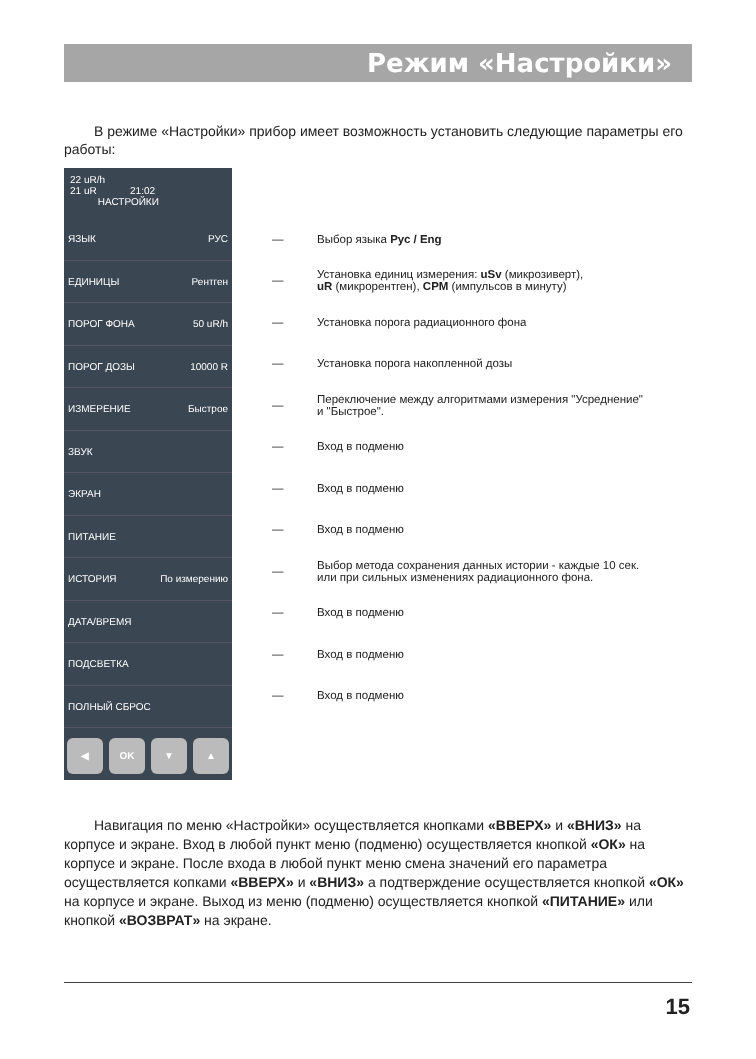Режим «Настройки»
В режиме «Настройки» прибор имеет возможность установить следующие параметры его работы:
22 uR/h
21 uR 21:02
НАСТРОЙКИ
ЯЗЫК РУС
ЕДИНИЦЫ Рентген
ПОРОГ ФОНА 50 uR/h
ПОРОГ ДОЗЫ 10000 R
ИЗМЕРЕНИЕ Быстрое
ЗВУК
ЭКРАН
ПИТАНИЕ
ИСТОРИЯ По измерению
ДАТА/ВРЕМЯ
ПОДСВЕТКА
ПОЛНЫЙ СБРОС
◀ OK ▼ ▲
— Выбор языка Рус / Eng
—
Установка единиц измерения: uSv (микрозиверт),
uR (микрорентген), CPM (импульсов в минуту)
—
Установка порога радиационного фона
—
Установка порога накопленной дозы
—
Переключение между алгоритмами измерения "Усреднение"
и "Быстрое".
— Вход в подменю
— Вход в подменю
— Вход в подменю
—
Выбор метода сохранения данных истории - каждые 10 сек.
или при сильных изменениях радиационного фона.
— Вход в подменю
— Вход в подменю
— Вход в подменю
Навигация по меню «Настройки» осуществляется кнопками «ВВЕРХ» и «ВНИЗ» на корпусе и экране. Вход в любой пункт меню (подменю) осуществляется кнопкой «ОК» на корпусе и экране. После входа в любой пункт меню смена значений его параметра осуществляется копками «ВВЕРХ» и «ВНИЗ» а подтверждение осуществляется кнопкой «ОК» на корпусе и экране. Выход из меню (подменю) осуществляется кнопкой «ПИТАНИЕ» или кнопкой «ВОЗВРАТ» на экране.
15